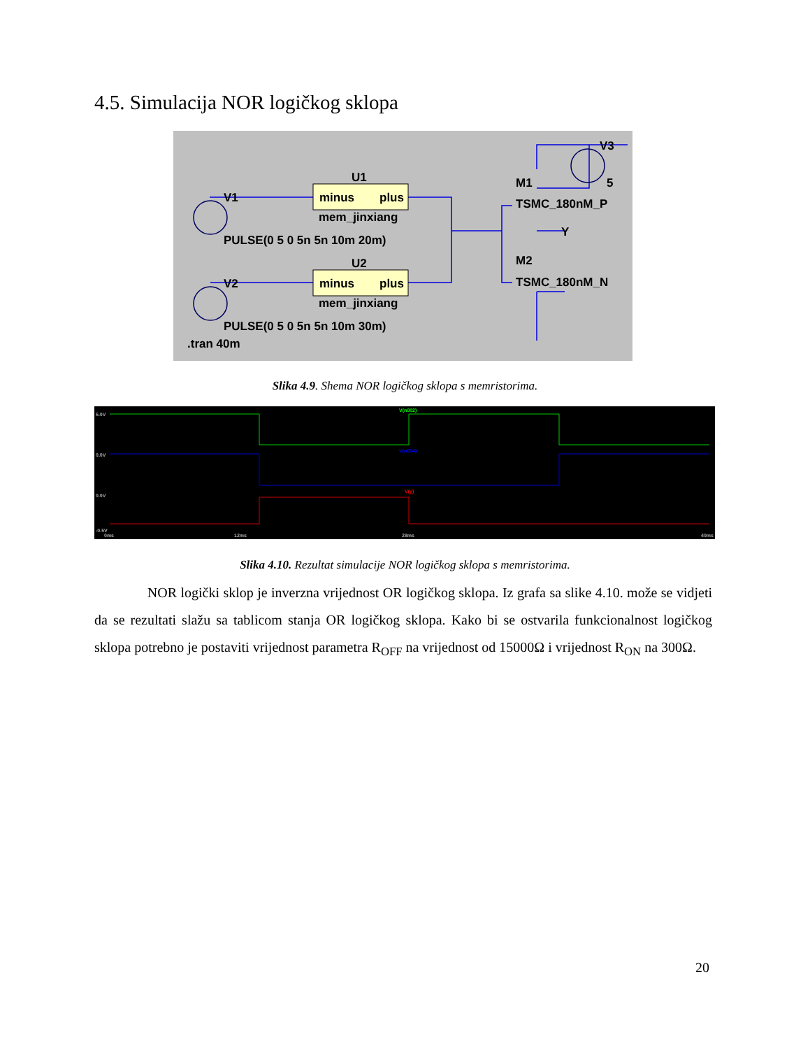4.5. Simulacija NOR logičkog sklopa
U1
minus
plus
mem_jinxiang
V1
PULSE(0 5 0 5n 5n 10m 20m)
U2
minus
plus
mem_jinxiang
V2
PULSE(0 5 0 5n 5n 10m 30m)
.tran 40m
V3
5
M1
TSMC_180nM_P
Y
M2
TSMC_180nM_N
Slika 4.9. Shema NOR logičkog sklopa s memristorima.
5.0V
0.0V
0.0V
-0.5V
0ms
12ms
28ms
40ms
V(n002)
V(n004)
V(y)
Slika 4.10. Rezultat simulacije NOR logičkog sklopa s memristorima.
NOR logički sklop je inverzna vrijednost OR logičkog sklopa. Iz grafa sa slike 4.10. može se vidjeti da se rezultati slažu sa tablicom stanja OR logičkog sklopa. Kako bi se ostvarila funkcionalnost logičkog sklopa potrebno je postaviti vrijednost parametra R<sub>OFF</sub> na vrijednost od 15000Ω i vrijednost R<sub>ON</sub> na 300Ω.
20